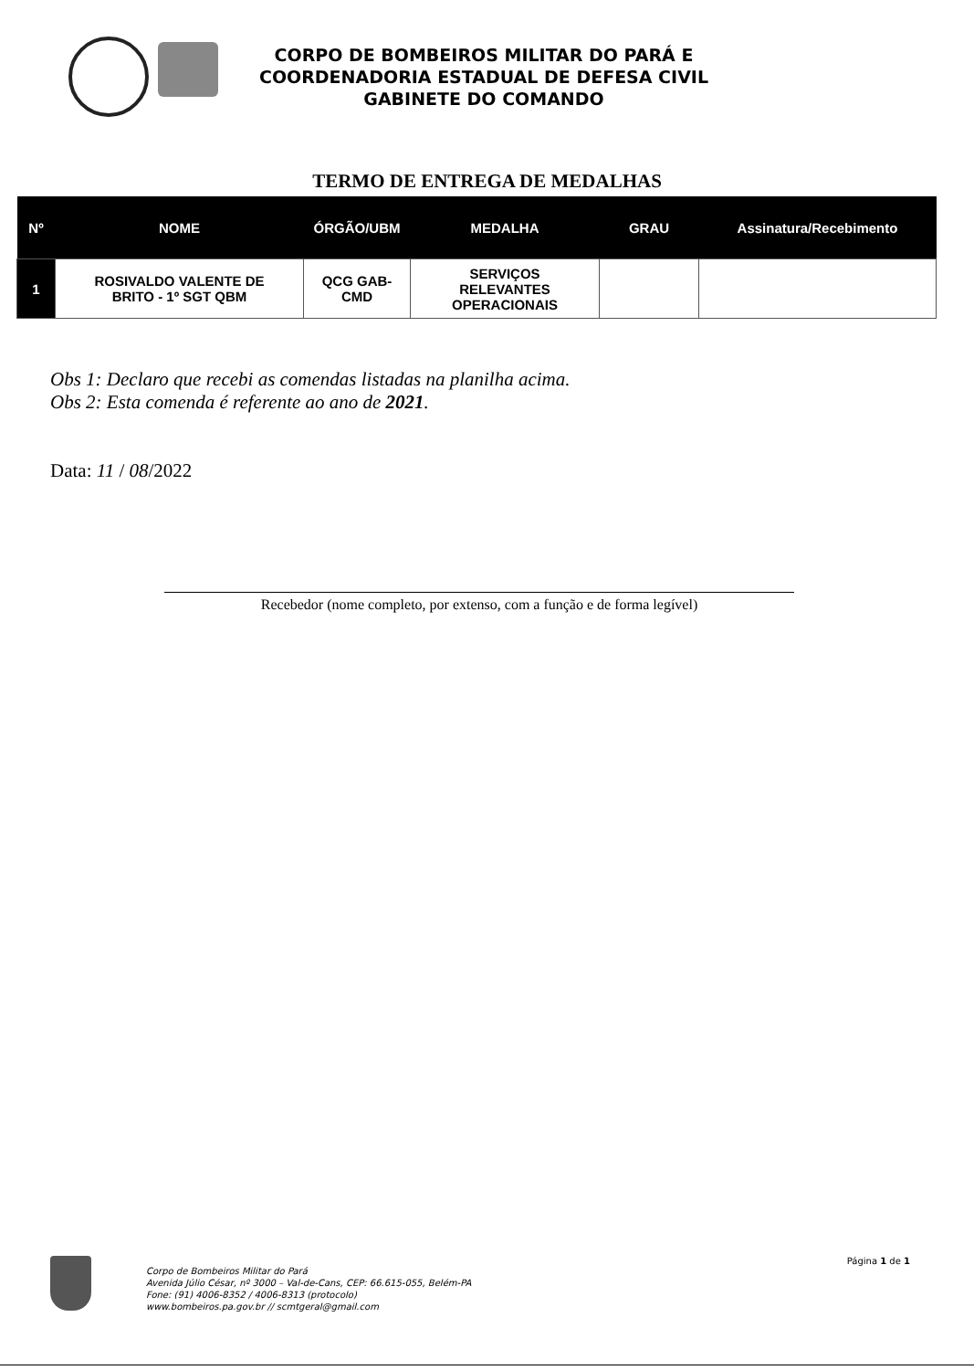CORPO DE BOMBEIROS MILITAR DO PARÁ E
COORDENADORIA ESTADUAL DE DEFESA CIVIL
GABINETE DO COMANDO
TERMO DE ENTREGA DE MEDALHAS
| Nº | NOME | ÓRGÃO/UBM | MEDALHA | GRAU | Assinatura/Recebimento |
| --- | --- | --- | --- | --- | --- |
| 1 | ROSIVALDO VALENTE DE BRITO - 1º SGT QBM | QCG GAB- CMD | SERVIÇOS RELEVANTES OPERACIONAIS | | |
Obs 1: Declaro que recebi as comendas listadas na planilha acima.
Obs 2: Esta comenda é referente ao ano de 2021.
Data: 11 / 08/2022
Recebedor (nome completo, por extenso, com a função e de forma legível)
Corpo de Bombeiros Militar do Pará
Avenida Júlio César, nº 3000 – Val-de-Cans, CEP: 66.615-055, Belém-PA
Fone: (91) 4006-8352 / 4006-8313 (protocolo)
www.bombeiros.pa.gov.br // scmtgeral@gmail.com
Página 1 de 1